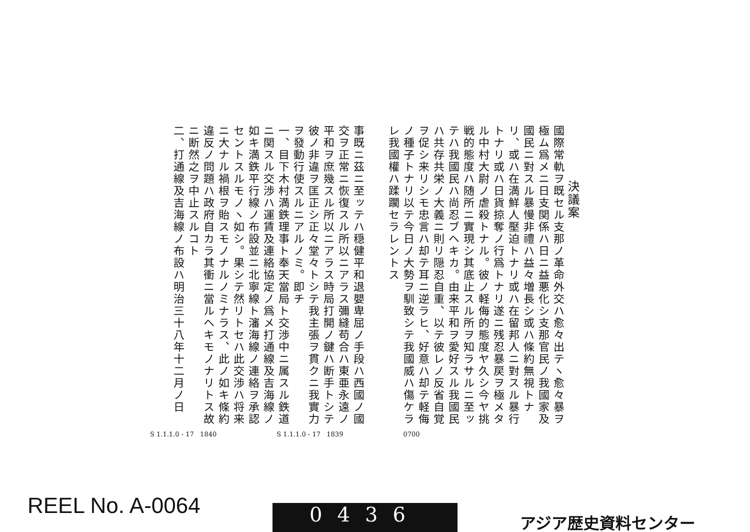決議案
國際常軌ヲ既セル支那ノ革命外交ハ愈々出テヽ愈々暴ヲ極ム爲メニ日支関係ハ日ニ益悪化シ支那官民ノ我國家及國民ニ對スル暴慢非禮ハ益々増長シ或ハ條約無視トナリ、或ハ在満鮮人壓迫トナリ或ハ在留邦人ニ對スル暴行トナリ或ハ日貨掠奪ノ行爲トナリ遂ニ残忍暴戻ヲ極メタル中村大尉ノ虐殺トナル。彼ノ軽侮的態度ヤ久シ今ヤ挑戦的態度ハ随所ニ實現シ其底止スル所ヲ知ラサルニ至ッテハ我國民ハ尚忍ブヘキカ。由来平和ヲ愛好スル我國民ハ共存共栄ノ大義ニ則リ隠忍自重、以テ彼レノ反省自覚ヲ促シ来リシモ忠言ハ却テ耳ニ逆ラヒ、好意ハ却テ軽侮ノ種子トナリ以テ今日ノ大勢ヲ馴致シテ我國威ハ傷ケラレ我國權ハ蹂躙セラレントス
事既ニ茲ニ至ッテハ穏健平和退嬰卑屈ノ手段ハ西國ノ國交ヲ正常ニ恢復スル所以ニアラス彌縫苟合ハ東亜永遠ノ平和ヲ庶幾スル所以ニアラス時局打開ノ鍵ハ断手トシテ彼ノ非違ヲ匡正シ正々堂々トシテ我主張ヲ貫クニ我實力ヲ發動行使スルニアルノミ。即チ
一、目下木村満鉄理事ト奉天當局ト交渉中ニ属スル鉄道ニ関スル交渉ハ運賃及連絡協定ノ爲メ打通線及吉海線ノ如キ満鉄平行線ノ布設並ニ北寧線ト瀋海線ノ連絡ヲ承認セントスルモノヽ如シ。果シテ然リトセハ此交渉ハ将来ニ大ナル禍根ヲ貽スモノナルノミナラス、此ノ如キ條約違反ノ問題ハ政府自カラ其衝ニ當ルヘキモノナリトス故ニ断然之ヲ中止スルコト
二、打通線及吉海線ノ布設ハ明治三十八年十二月ノ日
S 1.1.1.0 - 17 1840 S 1.1.1.0 - 17 1839 0700
REEL No. A-0064 0436 アジア歴史資料センター